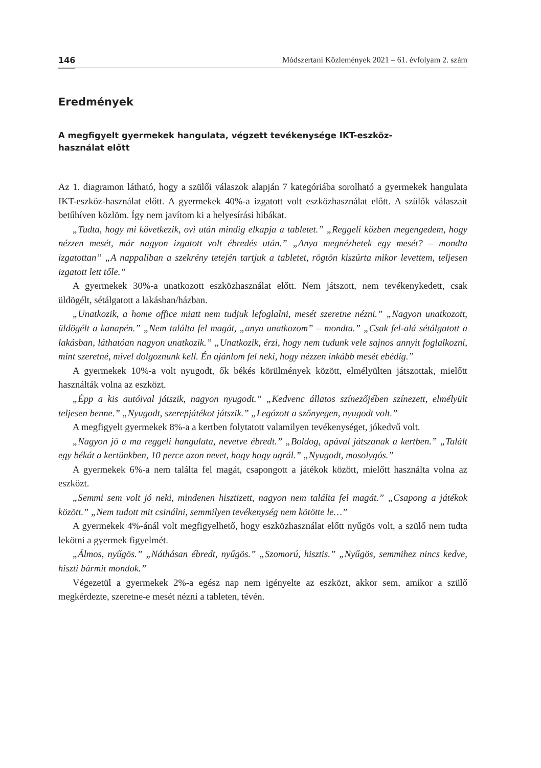146 Módszertani Közlemények 2021 – 61. évfolyam 2. szám
Eredmények
A megfigyelt gyermekek hangulata, végzett tevékenysége IKT-eszköz-
használat előtt
Az 1. diagramon látható, hogy a szülői válaszok alapján 7 kategóriába sorolható a gyermekek hangulata IKT-eszköz-használat előtt. A gyermekek 40%-a izgatott volt eszköz­használat előtt. A szülők válaszait betűhíven közlöm. Így nem javítom ki a helyesírási hibákat.
„Tudta, hogy mi következik, ovi után mindig elkapja a tabletet.” „Reggeli közben megengedem, hogy nézzen mesét, már nagyon izgatott volt ébredés után.” „Anya megnézhetek egy mesét? – mondta izgatottan” „A nappaliban a szekrény tetején tartjuk a tabletet, rögtön kiszúrta mikor levettem, teljesen izgatott lett tőle.”
A gyermekek 30%-a unatkozott eszközhasználat előtt. Nem játszott, nem tevékenykedett, csak üldögélt, sétálgatott a lakásban/házban.
„Unatkozik, a home office miatt nem tudjuk lefoglalni, mesét szeretne nézni.” „Nagyon unatkozott, üldögélt a kanapén.” „Nem találta fel magát, „anya unatkozom” – mondta.” „Csak fel-alá sétálgatott a lakásban, láthatóan nagyon unatkozik.” „Unatkozik, érzi, hogy nem tudunk vele sajnos annyit foglalkozni, mint szeretné, mivel dolgoznunk kell. Én ajánlom fel neki, hogy nézzen inkább mesét ebédig.”
A gyermekek 10%-a volt nyugodt, ők békés körülmények között, elmélyülten játszottak, mielőtt használták volna az eszközt.
„Épp a kis autóival játszik, nagyon nyugodt.” „Kedvenc állatos színezőjében színezett, elmélyült teljesen benne.” „Nyugodt, szerepjátékot játszik.” „Legózott a szőnyegen, nyugodt volt.”
A megfigyelt gyermekek 8%-a a kertben folytatott valamilyen tevékenységet, jókedvű volt.
„Nagyon jó a ma reggeli hangulata, nevetve ébredt.” „Boldog, apával játszanak a kertben.” „Talált egy békát a kertünkben, 10 perce azon nevet, hogy hogy ugrál.” „Nyugodt, mosolygós.”
A gyermekek 6%-a nem találta fel magát, csapongott a játékok között, mielőtt használta volna az eszközt.
„Semmi sem volt jó neki, mindenen hisztizett, nagyon nem találta fel magát.” „Csapong a játékok között.” „Nem tudott mit csinálni, semmilyen tevékenység nem kötötte le…”
A gyermekek 4%-ánál volt megfigyelhető, hogy eszközhasználat előtt nyűgös volt, a szülő nem tudta lekötni a gyermek figyelmét.
„Álmos, nyűgös.” „Náthásan ébredt, nyűgös.” „Szomorú, hisztis.” „Nyűgös, semmihez nincs kedve, hiszti bármit mondok.”
Végezetül a gyermekek 2%-a egész nap nem igényelte az eszközt, akkor sem, amikor a szülő megkérdezte, szeretne-e mesét nézni a tableten, tévén.